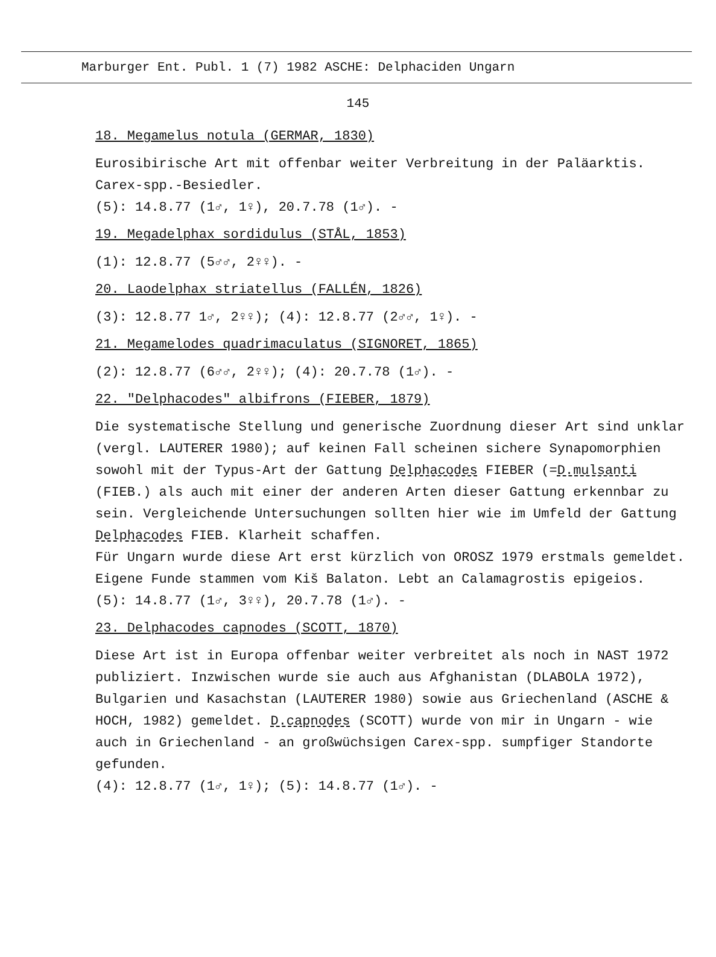Marburger Ent. Publ. 1 (7) 1982 ASCHE: Delphaciden Ungarn
145
18. Megamelus notula (GERMAR, 1830)
Eurosibirische Art mit offenbar weiter Verbreitung in der Paläarktis. Carex-spp.-Besiedler.
(5): 14.8.77 (1♂, 1♀), 20.7.78 (1♂). -
19. Megadelphax sordidulus (STÅL, 1853)
(1): 12.8.77 (5♂♂, 2♀♀). -
20. Laodelphax striatellus (FALLÉN, 1826)
(3): 12.8.77 1♂, 2♀♀); (4): 12.8.77 (2♂♂, 1♀). -
21. Megamelodes quadrimaculatus (SIGNORET, 1865)
(2): 12.8.77 (6♂♂, 2♀♀); (4): 20.7.78 (1♂). -
22. "Delphacodes" albifrons (FIEBER, 1879)
Die systematische Stellung und generische Zuordnung dieser Art sind unklar (vergl. LAUTERER 1980); auf keinen Fall scheinen sichere Synapomorphien sowohl mit der Typus-Art der Gattung Delphacodes FIEBER (=D.mulsanti (FIEB.) als auch mit einer der anderen Arten dieser Gattung erkennbar zu sein. Vergleichende Untersuchungen sollten hier wie im Umfeld der Gattung Delphacodes FIEB. Klarheit schaffen.
Für Ungarn wurde diese Art erst kürzlich von OROSZ 1979 erstmals gemeldet. Eigene Funde stammen vom Kiš Balaton. Lebt an Calamagrostis epigeios.
(5): 14.8.77 (1♂, 3♀♀), 20.7.78 (1♂). -
23. Delphacodes capnodes (SCOTT, 1870)
Diese Art ist in Europa offenbar weiter verbreitet als noch in NAST 1972 publiziert. Inzwischen wurde sie auch aus Afghanistan (DLABOLA 1972), Bulgarien und Kasachstan (LAUTERER 1980) sowie aus Griechenland (ASCHE & HOCH, 1982) gemeldet. D.capnodes (SCOTT) wurde von mir in Ungarn - wie auch in Griechenland - an großwüchsigen Carex-spp. sumpfiger Standorte gefunden.
(4): 12.8.77 (1♂, 1♀); (5): 14.8.77 (1♂). -